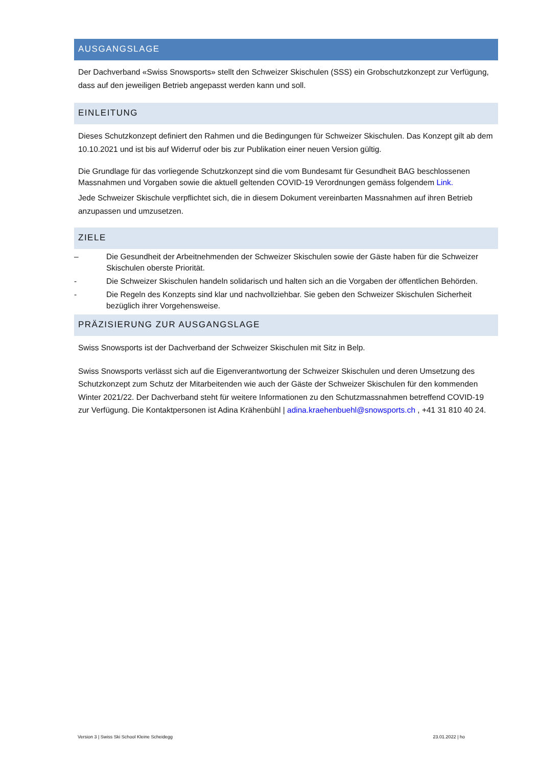AUSGANGSLAGE
Der Dachverband «Swiss Snowsports» stellt den Schweizer Skischulen (SSS) ein Grobschutzkonzept zur Verfügung, dass auf den jeweiligen Betrieb angepasst werden kann und soll.
EINLEITUNG
Dieses Schutzkonzept definiert den Rahmen und die Bedingungen für Schweizer Skischulen. Das Konzept gilt ab dem 10.10.2021 und ist bis auf Widerruf oder bis zur Publikation einer neuen Version gültig.
Die Grundlage für das vorliegende Schutzkonzept sind die vom Bundesamt für Gesundheit BAG beschlossenen Massnahmen und Vorgaben sowie die aktuell geltenden COVID-19 Verordnungen gemäss folgendem Link.
Jede Schweizer Skischule verpflichtet sich, die in diesem Dokument vereinbarten Massnahmen auf ihren Betrieb anzupassen und umzusetzen.
ZIELE
– Die Gesundheit der Arbeitnehmenden der Schweizer Skischulen sowie der Gäste haben für die Schweizer Skischulen oberste Priorität.
- Die Schweizer Skischulen handeln solidarisch und halten sich an die Vorgaben der öffentlichen Behörden.
- Die Regeln des Konzepts sind klar und nachvollziehbar. Sie geben den Schweizer Skischulen Sicherheit bezüglich ihrer Vorgehensweise.
PRÄZISIERUNG ZUR AUSGANGSLAGE
Swiss Snowsports ist der Dachverband der Schweizer Skischulen mit Sitz in Belp.
Swiss Snowsports verlässt sich auf die Eigenverantwortung der Schweizer Skischulen und deren Umsetzung des Schutzkonzept zum Schutz der Mitarbeitenden wie auch der Gäste der Schweizer Skischulen für den kommenden Winter 2021/22. Der Dachverband steht für weitere Informationen zu den Schutzmassnahmen betreffend COVID-19 zur Verfügung. Die Kontaktpersonen ist Adina Krähenbühl | adina.kraehenbuehl@snowsports.ch , +41 31 810 40 24.
Version 3 | Swiss Ski School Kleine Scheidegg 23.01.2022 | ho